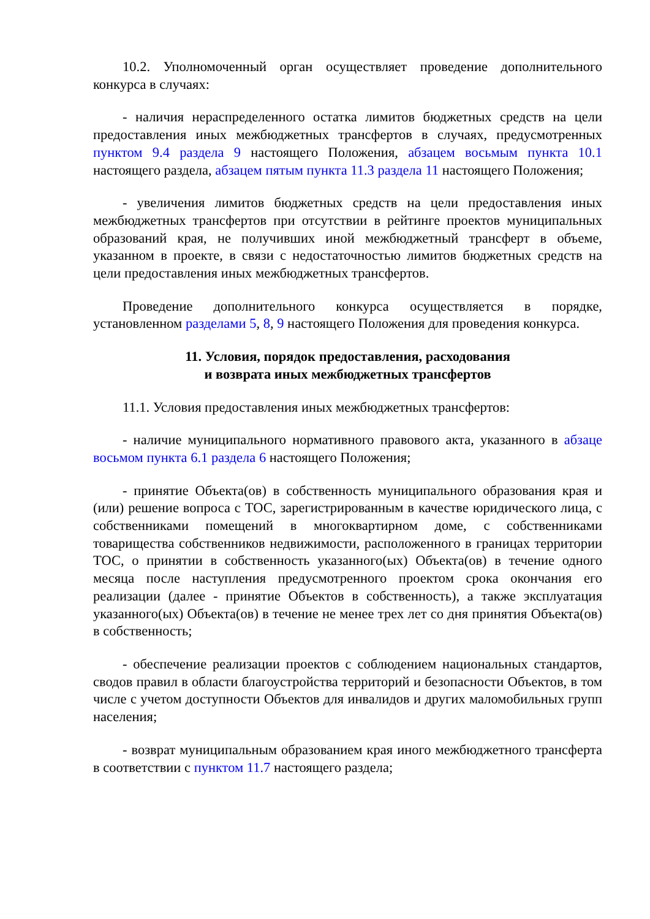10.2. Уполномоченный орган осуществляет проведение дополнительного конкурса в случаях:
- наличия нераспределенного остатка лимитов бюджетных средств на цели предоставления иных межбюджетных трансфертов в случаях, предусмотренных пунктом 9.4 раздела 9 настоящего Положения, абзацем восьмым пункта 10.1 настоящего раздела, абзацем пятым пункта 11.3 раздела 11 настоящего Положения;
- увеличения лимитов бюджетных средств на цели предоставления иных межбюджетных трансфертов при отсутствии в рейтинге проектов муниципальных образований края, не получивших иной межбюджетный трансферт в объеме, указанном в проекте, в связи с недостаточностью лимитов бюджетных средств на цели предоставления иных межбюджетных трансфертов.
Проведение дополнительного конкурса осуществляется в порядке, установленном разделами 5, 8, 9 настоящего Положения для проведения конкурса.
11. Условия, порядок предоставления, расходования
и возврата иных межбюджетных трансфертов
11.1. Условия предоставления иных межбюджетных трансфертов:
- наличие муниципального нормативного правового акта, указанного в абзаце восьмом пункта 6.1 раздела 6 настоящего Положения;
- принятие Объекта(ов) в собственность муниципального образования края и (или) решение вопроса с ТОС, зарегистрированным в качестве юридического лица, с собственниками помещений в многоквартирном доме, с собственниками товарищества собственников недвижимости, расположенного в границах территории ТОС, о принятии в собственность указанного(ых) Объекта(ов) в течение одного месяца после наступления предусмотренного проектом срока окончания его реализации (далее - принятие Объектов в собственность), а также эксплуатация указанного(ых) Объекта(ов) в течение не менее трех лет со дня принятия Объекта(ов) в собственность;
- обеспечение реализации проектов с соблюдением национальных стандартов, сводов правил в области благоустройства территорий и безопасности Объектов, в том числе с учетом доступности Объектов для инвалидов и других маломобильных групп населения;
- возврат муниципальным образованием края иного межбюджетного трансферта в соответствии с пунктом 11.7 настоящего раздела;